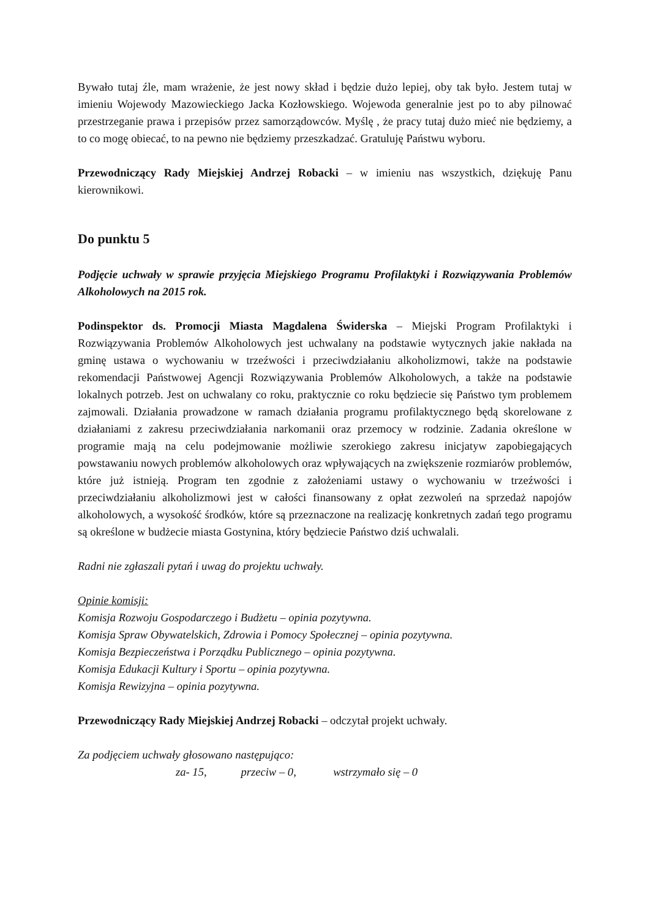Bywało tutaj źle, mam wrażenie, że jest nowy skład i będzie dużo lepiej, oby tak było. Jestem tutaj w imieniu Wojewody Mazowieckiego Jacka Kozłowskiego. Wojewoda generalnie jest po to aby pilnować przestrzeganie prawa i przepisów przez samorządowców. Myślę , że pracy tutaj dużo mieć nie będziemy, a to co mogę obiecać, to na pewno nie będziemy przeszkadzać. Gratuluję Państwu wyboru.
Przewodniczący Rady Miejskiej Andrzej Robacki – w imieniu nas wszystkich, dziękuję Panu kierownikowi.
Do punktu 5
Podjęcie uchwały w sprawie przyjęcia Miejskiego Programu Profilaktyki i Rozwiązywania Problemów Alkoholowych na 2015 rok.
Podinspektor ds. Promocji Miasta Magdalena Świderska – Miejski Program Profilaktyki i Rozwiązywania Problemów Alkoholowych jest uchwalany na podstawie wytycznych jakie nakłada na gminę ustawa o wychowaniu w trzeźwości i przeciwdziałaniu alkoholizmowi, także na podstawie rekomendacji Państwowej Agencji Rozwiązywania Problemów Alkoholowych, a także na podstawie lokalnych potrzeb. Jest on uchwalany co roku, praktycznie co roku będziecie się Państwo tym problemem zajmowali. Działania prowadzone w ramach działania programu profilaktycznego będą skorelowane z działaniami z zakresu przeciwdziałania narkomanii oraz przemocy w rodzinie. Zadania określone w programie mają na celu podejmowanie możliwie szerokiego zakresu inicjatyw zapobiegających powstawaniu nowych problemów alkoholowych oraz wpływających na zwiększenie rozmiarów problemów, które już istnieją. Program ten zgodnie z założeniami ustawy o wychowaniu w trzeźwości i przeciwdziałaniu alkoholizmowi jest w całości finansowany z opłat zezwoleń na sprzedaż napojów alkoholowych, a wysokość środków, które są przeznaczone na realizację konkretnych zadań tego programu są określone w budżecie miasta Gostynina, który będziecie Państwo dziś uchwalali.
Radni nie zgłaszali pytań i uwag do projektu uchwały.
Opinie komisji:
Komisja Rozwoju Gospodarczego i Budżetu – opinia pozytywna.
Komisja Spraw Obywatelskich, Zdrowia i Pomocy Społecznej – opinia pozytywna.
Komisja Bezpieczeństwa i Porządku Publicznego – opinia pozytywna.
Komisja Edukacji Kultury i Sportu – opinia pozytywna.
Komisja Rewizyjna – opinia pozytywna.
Przewodniczący Rady Miejskiej Andrzej Robacki – odczytał projekt uchwały.
Za podjęciem uchwały głosowano następująco:
za- 15, przeciw – 0, wstrzymało się – 0